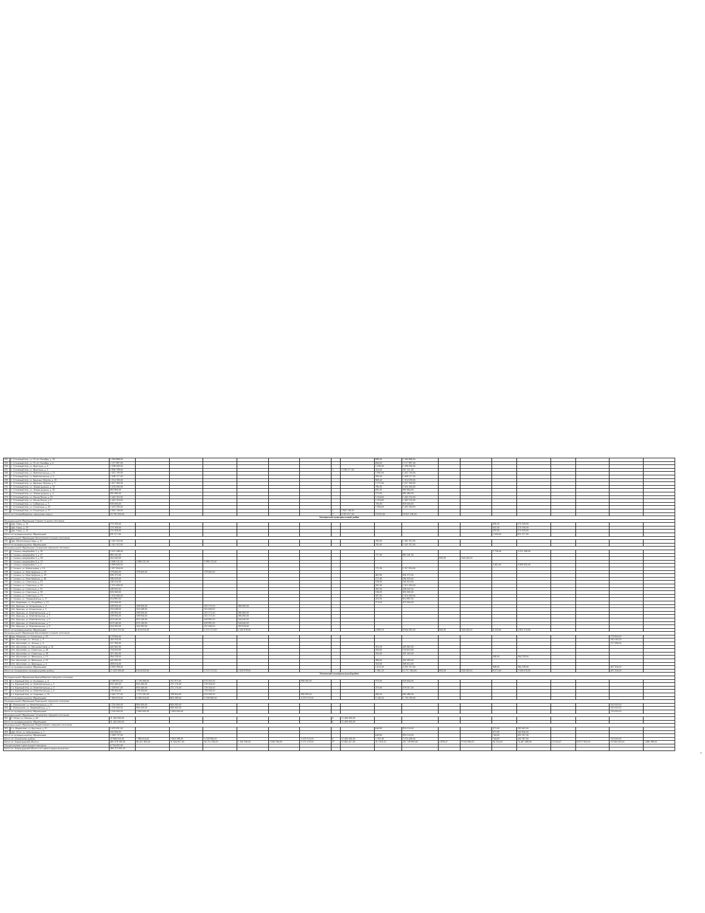| 202 | Г. Сосновый Бор, ул. 50 лет Октября, д. 19 | 1 284 898,00 | | | | | | | | | 888,00 | 1 284 898,00 | | | | | | | | |
| 203 | Г. Сосновый Бор, ул. 50 лет Октября, д. 6 | 1 157 897,00 | | | | | | | | | 694,00 | 1 157 897,00 | | | | | | | | |
| 204 | Г. Сосновый Бор, ул. Высотная, д. 4 | 1 339 000,00 | | | | | | | | | 1 030,00 | 1 339 000,00 | | | | | | | | |
| 205 | Г. Сосновый Бор, ул. Высотная, д. 5 | 2 836 788,00 | | | | | | | 1 | 2 239 277,00 | 563,00 | 597 511,00 | | | | | | | | |
| 206 | Г. Сосновый Бор, ул. Комсомольская, д. 21 | 1 452 700,00 | | | | | | | | | 1 095,00 | 1 452 700,00 | | | | | | | | |
| 207 | Г. Сосновый Бор, ул. Комсомольская, д. 4 | 1 436 157,00 | | | | | | | | | 580,00 | 1 436 157,00 | | | | | | | | |
| 208 | Г. Сосновый Бор, ул. Красных Фортов, д. 20 | 1 314 193,00 | | | | | | | | | 868,40 | 1 314 193,00 | | | | | | | | |
| 209 | Г. Сосновый Бор, ул. Красных Фортов, д. 5 | 1 657 300,00 | | | | | | | | | 1 275,00 | 1 657 300,00 | | | | | | | | |
| 210 | Г. Сосновый Бор, ул. Ленинградская, д. 10 | 1 016 000,00 | | | | | | | | | 780,00 | 1 016 000,00 | | | | | | | | |
| 211 | Г. Сосновый Бор, ул. Ленинградская, д. 26 | 983 894,00 | | | | | | | | | 695,00 | 983 894,00 | | | | | | | | |
| 212 | Г. Сосновый Бор, ул. Ленинградская, д. 4 | 695 096,00 | | | | | | | | | 272,00 | 695 096,00 | | | | | | | | |
| 213 | Г. Сосновый Бор, ул. Малая Земля, д. 10 | 1 441 116,00 | | | | | | | | | 1 254,60 | 1 441 116,00 | | | | | | | | |
| 214 | Г. Сосновый Бор, ул. Малая Земля, д. 8 | 1 441 116,00 | | | | | | | | | 1 254,60 | 1 441 116,00 | | | | | | | | |
| 215 | Г. Сосновый Бор, ул. Сибирская, д. 5 | 918 000,00 | | | | | | | | | 700,00 | 918 000,00 | | | | | | | | |
| 216 | Г. Сосновый Бор, ул. Солнечная, д. 26 | 1 422 200,00 | | | | | | | | | 1 094,00 | 1 422 200,00 | | | | | | | | |
| 217 | Г. Сосновый Бор, ул. Солнечная, д. 37 | 1 941 740,00 | | | | | | | 1 | 1 941 740,00 | | | | | | | | | | |
| Итого по Сосновоборскому городскому округу | | 23 792 203,00 | | | | | | | 2 | 4 181 017,00 | 13 631,60 | 19 611 186,00 | | | | | | | | |
| Тихвинский муниципальный район | | | | | | | | | | | | | | | | | | | | |
| Муниципальное образование Горское сельское поселение | | | | | | | | | | | | | | | | | | | | |
| 218 | Дер. Горка, д. 12 | 270 359,00 | | | | | | | | | | | | | 326,20 | 270 359,00 | | | | |
| 219 | Дер. Горка, д. 13 | 270 359,00 | | | | | | | | | | | | | 342,40 | 270 359,00 | | | | |
| 220 | Дер. Горка, д. 14 | 270 359,00 | | | | | | | | | | | | | 332,00 | 270 359,00 | | | | |
| Итого по муниципальному образованию | | 811 077,00 | | | | | | | | | | | | | 1 000,60 | 811 077,00 | | | | |
| Муниципальное образование Мелегежское сельское поселение | | | | | | | | | | | | | | | | | | | | |
| 221 | Дер. Мелегежская Горка, д. 10 | 1 561 312,00 | | | | | | | | | 785,00 | 1 561 312,00 | | | | | | | | |
| Итого по муниципальному образованию | | 1 561 312,00 | | | | | | | | | 785,00 | 1 561 312,00 | | | | | | | | |
| Муниципальное образование Тихвинское городское поселение | | | | | | | | | | | | | | | | | | | | |
| 222 | Г. Тихвин, микрорайон 1, д. 20 | 2 015 348,00 | | | | | | | | | | | | | 2 758,00 | 2 015 348,00 | | | | |
| 223 | Г. Тихвин, микрорайон 1, д. 47 | 895 501,00 | | | | | | | | | 757,00 | 895 501,00 | | | | | | | | |
| 224 | Г. Тихвин, микрорайон 3, д. 34 | 564 043,00 | | | | | | | | | | | 958,26 | 564 043,00 | | | | | | |
| 225 | Г. Тихвин, микрорайон 4, д. 12 | 2 686 511,00 | 2 686 511,00 | | 2 686 511,00 | | | | | | | | | | | | | | | |
| 226 | Г. Тихвин, микрорайон 5, д. 3 | 3 809 926,00 | | | | | | | | | | | | | 3 465,00 | 3 809 926,00 | | | | |
| 227 | Г. Тихвин, ул. Коммунаров, д. 14 | 1 357 954,00 | | | | | | | | | 721,30 | 1 357 954,00 | | | | | | | | |
| 228 | Г. Тихвин, ул. Новгородская, д. 23 | 278 660,00 | 278 660,00 | | 278 660,00 | | | | | | | | | | | | | | | |
| 229 | Г. Тихвин, ул. Новгородская, д. 33 | 826 372,00 | | | | | | | | | 461,80 | 826 372,00 | | | | | | | | |
| 230 | Г. Тихвин, ул. Новгородская, д. 46 | 596 659,00 | | | | | | | | | 272,40 | 596 659,00 | | | | | | | | |
| 231 | Г. Тихвин, ул. Советская, д. 23 | 240 014,00 | | | | | | | | | 129,00 | 240 014,00 | | | | | | | | |
| 232 | Г. Тихвин, ул. Советская, д. 54 | 1 015 000,00 | | | | | | | | | 591,00 | 1 015 000,00 | | | | | | | | |
| 233 | Г. Тихвин, ул. Советская, д. 55 | 508 002,00 | | | | | | | | | 282,00 | 508 002,00 | | | | | | | | |
| 234 | Г. Тихвин, ул. Советская, д. 58 | 920 000,00 | | | | | | | | | 536,00 | 920 000,00 | | | | | | | | |
| 235 | Г. Тихвин, ул. Советская, д. 73 | 1 010 000,00 | | | | | | | | | 587,00 | 1 010 000,00 | | | | | | | | |
| 236 | Г. Тихвин, ул. Чернышевская, д. 27 | 914 882,00 | | | | | | | | | 423,00 | 914 882,00 | | | | | | | | |
| 237 | Пос. Березовик, ул. Ястребова, д. 10 | 470 000,00 | | | | | | | | | 273,00 | 470 000,00 | | | | | | | | |
| 238 | Пос. Красава, ул. Больничная, д. 4 | 508 956,00 | 508 956,00 | | 322 271,00 | 186 685,00 | | | | | | | | | | | | | | |
| 239 | Пос. Красава, ул. Больничная, д. 5 | 310 649,00 | 310 649,00 | | 310 649,00 | | | | | | | | | | | | | | | |
| 240 | Пос. Красава, ул. Комсомольская, д. 4 | 508 956,00 | 508 956,00 | | 322 271,00 | 186 685,00 | | | | | | | | | | | | | | |
| 241 | Пос. Красава, ул. Комсомольская, д. 5 | 508 956,00 | 508 956,00 | | 322 271,00 | 186 685,00 | | | | | | | | | | | | | | |
| 242 | Пос. Красава, ул. Комсомольская, д. 6 | 653 540,00 | 653 540,00 | | 408 895,00 | 244 645,00 | | | | | | | | | | | | | | |
| 243 | Пос. Красава, ул. Комсомольская, д. 7 | 653 540,00 | 653 540,00 | | 408 895,00 | 244 645,00 | | | | | | | | | | | | | | |
| 244 | Пос. Красава, ул. Комсомольская, д. 8 | 504 282,00 | 504 282,00 | | 310 649,00 | 193 633,00 | | | | | | | | | | | | | | |
| Итого по муниципальному образованию | | 21 953 212,00 | 6 614 050,00 | | 5 371 072,00 | 1 242 978,00 | | | | | 4 983,50 | 8 934 295,00 | 958,26 | 564 043,00 | 6 223,00 | 5 825 274,00 | | | | |
| Муниципальное образование Шугозерское сельское поселение | | | | | | | | | | | | | | | | | | | | |
| 245 | Дер. Мошково, ул. Солнечная, д. 23 | 179 904,00 | | | | | | | | | | | | | | | | | 179 904,00 | |
| 246 | Пос. Шугозеро, ул. Лесная, д. 3 | 160 016,00 | | | | | | | | | | | | | | | | | 160 016,00 | |
| 247 | Пос. Шугозеро, ул. Лесная, д. 4 | 157 284,00 | | | | | | | | | | | | | | | | | 157 284,00 | |
| 248 | Пос. Шугозеро, ул. Механизаторов, д. 24 | 445 962,00 | | | | | | | | | 353,20 | 445 962,00 | | | | | | | | |
| 249 | Пос. Шугозеро, ул. Советская, д. 49 | 724 653,00 | | | | | | | | | 592,60 | 724 653,00 | | | | | | | | |
| 250 | Пос. Шугозеро, ул. Советская, д. 59 | 321 345,00 | | | | | | | | | 316,60 | 321 345,00 | | | | | | | | |
| 251 | Пос. Шугозеро, ул. Школьная, д. 13 | 394 228,00 | | | | | | | | | | | | | 348,00 | 394 228,00 | | | | |
| 252 | Пос. Шугозеро, ул. Школьная, д. 23 | 445 082,00 | | | | | | | | | 386,60 | 445 082,00 | | | | | | | | |
| 253 | Пос. Шугозеро, ул. Школьная, д. 4 | 268 614,00 | | | | | | | | | 163,00 | 268 614,00 | | | | | | | | |
| Итого по муниципальному образованию | | 3 093 189,00 | | | | | | | | | 1 612,20 | 2 201 557,00 | | | 348,00 | 394 228,00 | | | 497 204,00 | |
| Итого по Тихвинскому муниципальному району | | 27 423 330,00 | 6 614 050,00 | | 5 371 072,00 | 1 242 978,00 | | | | | 7 381,10 | 12 717 364,00 | 958,26 | 564 043,00 | 8 071,60 | 7 030 679,00 | | | 497 204,00 | |
| Тосненский муниципальный район | | | | | | | | | | | | | | | | | | | | |
| Муниципальное образование Красноборское городское поселение | | | | | | | | | | | | | | | | | | | | |
| 254 | Г.п. Красный Бор, ул. Калинина, д. 4 | 2 188 815,00 | 1 729 269,00 | 211 972,00 | 676 032,00 | | | 839 285,00 | | | 370,00 | 659 606,00 | | | | | | | | |
| 255 | Г.п. Красный Бор, ул. Комсомольская, д. 2 | 950 440,00 | 950 440,00 | 221 176,00 | 729 264,00 | | | | | | | | | | | | | | | |
| 256 | Г.п. Красный Бор, ул. Комсомольская, д. 3 | 1 328 607,00 | 950 440,00 | 221 176,00 | 729 264,00 | | | | | | 370,00 | 378 167,00 | | | | | | | | |
| 257 | Г.п. Красный Бор, ул. Комсомольская, д. 4 | 729 264,00 | 729 264,00 | | 729 264,00 | | | | | | | | | | | | | | | |
| 258 | Г.п. Красный Бор, ул. Парковая, д. 13 | 2 405 727,00 | 1 721 241,00 | 208 954,00 | 676 092,00 | | | 839 285,00 | | | 400,50 | 684 486,00 | | | | | | | | |
| Итого по муниципальному образованию | | 7 800 913,00 | 6 080 654,00 | 863 288,00 | 3 539 996,00 | | | 1 678 570,00 | | | 1 140,50 | 1 720 259,00 | | | | | | | | |
| Муниципальное образование Никольское городское поселение | | | | | | | | | | | | | | | | | | | | |
| 259 | Г. Никольское, ул. Комсомольская, д. 16 | 1 250 000,00 | 900 000,00 | 900 000,00 | | | | | | | | | | | | | | | 350 000,00 | |
| 260 | Г. Никольское, ул. Первомайская, д. 3 | 1 250 000,00 | 900 000,00 | 900 000,00 | | | | | | | | | | | | | | | 350 000,00 | |
| Итого по муниципальному образованию | | 2 500 000,00 | 1 800 000,00 | 1 800 000,00 | | | | | | | | | | | | | | | 700 000,00 | |
| Муниципальное образование Тосненское городское поселение | | | | | | | | | | | | | | | | | | | | |
| 261 | Г. Тосно, ул. Ленина, д. 44 | 11 400 000,00 | | | | | | | 6 | 11 400 000,00 | | | | | | | | | | |
| Итого по муниципальному образованию | | 11 400 000,00 | | | | | | | 6 | 11 400 000,00 | | | | | | | | | | |
| Муниципальное образование Форносовское городское поселение | | | | | | | | | | | | | | | | | | | | |
| 262 | Г.п. Форносово, ул. Круговая, д. 15 | 1 025 811,00 | | | | | | | | | 640,80 | 833 150,00 | | | 372,00 | 192 661,00 | | | | |
| 263 | Дер. Поги, ул. Центральная, д. 1 | 242 926,00 | | | | | | | | | | | | | 372,00 | 242 926,00 | | | | |
| Итого по муниципальному образованию | | 1 268 737,00 | | | | | | | | | 640,80 | 833 150,00 | | | 744,00 | 435 587,00 | | | | |
| Итого по Тосненскому району | | 22 969 650,00 | 7 880 654,00 | 2 663 288,00 | 3 539 996,00 | | | 1 678 570,00 | 6 | 11 400 000,00 | 1 781,30 | 2 553 409,00 | | | 744,00 | 435 587,00 | | | 700 000,00 | |
| Итого по Ленинградской области | | 485 378 180,00 | 96 421 363,00 | 11 934 957,00 | 36 755 184,00 | 5 100 330,00 | 1 606 594,00 | 5 075 178,00 | 27 | 52 692 457,00 | 117 616,52 | 221 728 803,00 | 4 858,47 | 8 532 696,00 | 56 214,63 | 74 467 498,00 | 13 104,47 | 18 877 903,00 | 13 936 063,00 | 1 486 298,00 |
| Осуществление строительного контроля | | 4 734 421,00 | | | | | | | | | | | | | | | | | | |
| Итого по Ленинградской области со строительным контролем | | 490 112 601,00 | | | | | | | | | | | | | | | | | | |
».